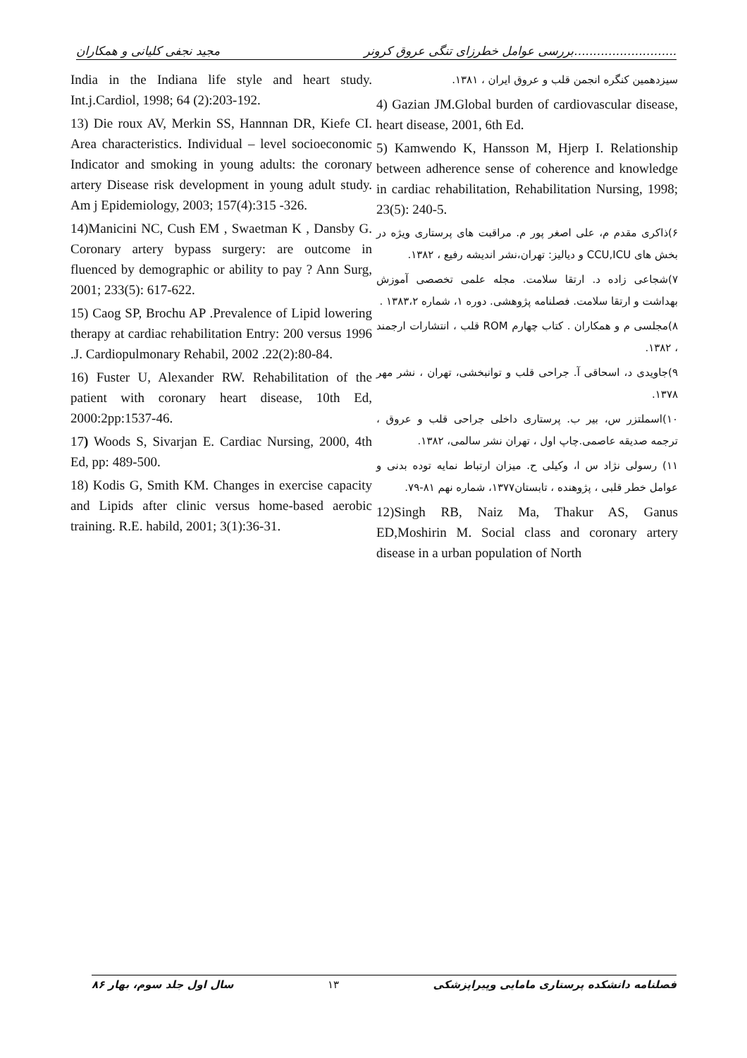مجید نجفی کلیانی و همکاران بررسی عوامل خطرزای تنگی عروق کرونر...........................
سیزدهمین کنگره انجمن قلب و عروق ایران ، ۱۳۸۱.
4) Gazian JM.Global burden of cardiovascular disease, heart disease, 2001, 6th Ed.
5) Kamwendo K, Hansson M, Hjerp I. Relationship between adherence sense of coherence and knowledge in cardiac rehabilitation, Rehabilitation Nursing, 1998; 23(5): 240-5.
۶)ذاکری مقدم م، علی اصغر پور م. مراقبت های پرستاری ویژه در بخش های CCU,ICU و دیالیز: تهران،نشر اندیشه رفیع ، ۱۳۸۲.
۷)شجاعی زاده د. ارتقا سلامت. مجله علمی تخصصی آموزش بهداشت و ارتقا سلامت. فصلنامه پژوهشی. دوره ۱، شماره ۱۳۸۳،۲ .
۸)مجلسی م و همکاران . کتاب چهارم ROM قلب ، انتشارات ارجمند ، ۱۳۸۲.
۹)جاویدی د، اسحاقی آ. جراحی قلب و توانبخشی، تهران ، نشر مهر ۱۳۷۸.
۱۰)اسملتزر س، بیر ب. پرستاری داخلی جراحی قلب و عروق ، ترجمه صدیقه عاصمی.چاپ اول ، تهران نشر سالمی، ۱۳۸۲.
۱۱) رسولی نژاد س ا، وکیلی ح. میزان ارتباط نمایه توده بدنی و عوامل خطر قلبی ، پژوهنده ، تابستان۱۳۷۷، شماره نهم ۸۱-۷۹.
12)Singh RB, Naiz Ma, Thakur AS, Ganus ED,Moshirin M. Social class and coronary artery disease in a urban population of North
India in the Indiana life style and heart study. Int.j.Cardiol, 1998; 64 (2):203-192.
13) Die roux AV, Merkin SS, Hannnan DR, Kiefe CI. Area characteristics. Individual – level socioeconomic Indicator and smoking in young adults: the coronary artery Disease risk development in young adult study. Am j Epidemiology, 2003; 157(4):315 -326.
14)Manicini NC, Cush EM , Swaetman K , Dansby G. Coronary artery bypass surgery: are outcome in fluenced by demographic or ability to pay ? Ann Surg, 2001; 233(5): 617-622.
15) Caog SP, Brochu AP .Prevalence of Lipid lowering therapy at cardiac rehabilitation Entry: 200 versus 1996 .J. Cardiopulmonary Rehabil, 2002 .22(2):80-84.
16) Fuster U, Alexander RW. Rehabilitation of the patient with coronary heart disease, 10th Ed, 2000:2pp:1537-46.
17) Woods S, Sivarjan E. Cardiac Nursing, 2000, 4th Ed, pp: 489-500.
18) Kodis G, Smith KM. Changes in exercise capacity and Lipids after clinic versus home-based aerobic training. R.E. habild, 2001; 3(1):36-31.
سال اول جلد سوم، بهار ۸۶ ۱۳ فصلنامه دانشکده پرستاری مامایی وپیراپزشکی